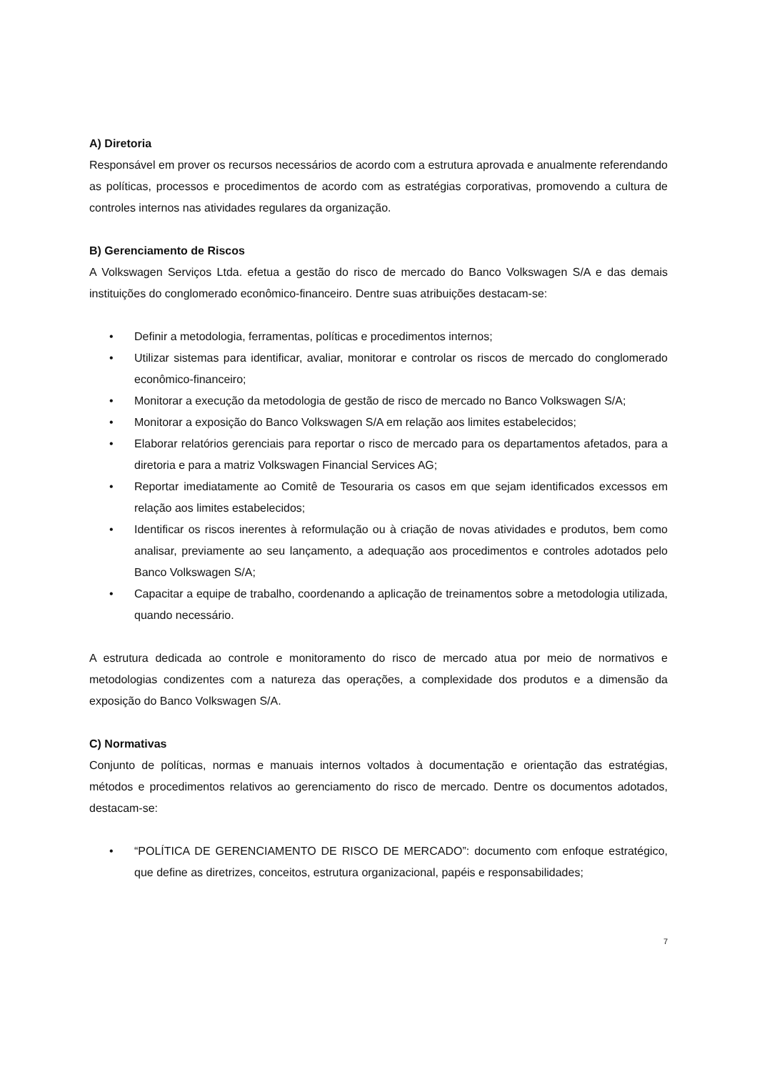A) Diretoria
Responsável em prover os recursos necessários de acordo com a estrutura aprovada e anualmente referendando as políticas, processos e procedimentos de acordo com as estratégias corporativas, promovendo a cultura de controles internos nas atividades regulares da organização.
B) Gerenciamento de Riscos
A Volkswagen Serviços Ltda. efetua a gestão do risco de mercado do Banco Volkswagen S/A e das demais instituições do conglomerado econômico-financeiro. Dentre suas atribuições destacam-se:
• Definir a metodologia, ferramentas, políticas e procedimentos internos;
• Utilizar sistemas para identificar, avaliar, monitorar e controlar os riscos de mercado do conglomerado econômico-financeiro;
• Monitorar a execução da metodologia de gestão de risco de mercado no Banco Volkswagen S/A;
• Monitorar a exposição do Banco Volkswagen S/A em relação aos limites estabelecidos;
• Elaborar relatórios gerenciais para reportar o risco de mercado para os departamentos afetados, para a diretoria e para a matriz Volkswagen Financial Services AG;
• Reportar imediatamente ao Comitê de Tesouraria os casos em que sejam identificados excessos em relação aos limites estabelecidos;
• Identificar os riscos inerentes à reformulação ou à criação de novas atividades e produtos, bem como analisar, previamente ao seu lançamento, a adequação aos procedimentos e controles adotados pelo Banco Volkswagen S/A;
• Capacitar a equipe de trabalho, coordenando a aplicação de treinamentos sobre a metodologia utilizada, quando necessário.
A estrutura dedicada ao controle e monitoramento do risco de mercado atua por meio de normativos e metodologias condizentes com a natureza das operações, a complexidade dos produtos e a dimensão da exposição do Banco Volkswagen S/A.
C) Normativas
Conjunto de políticas, normas e manuais internos voltados à documentação e orientação das estratégias, métodos e procedimentos relativos ao gerenciamento do risco de mercado. Dentre os documentos adotados, destacam-se:
• “POLÍTICA DE GERENCIAMENTO DE RISCO DE MERCADO”: documento com enfoque estratégico, que define as diretrizes, conceitos, estrutura organizacional, papéis e responsabilidades;
7